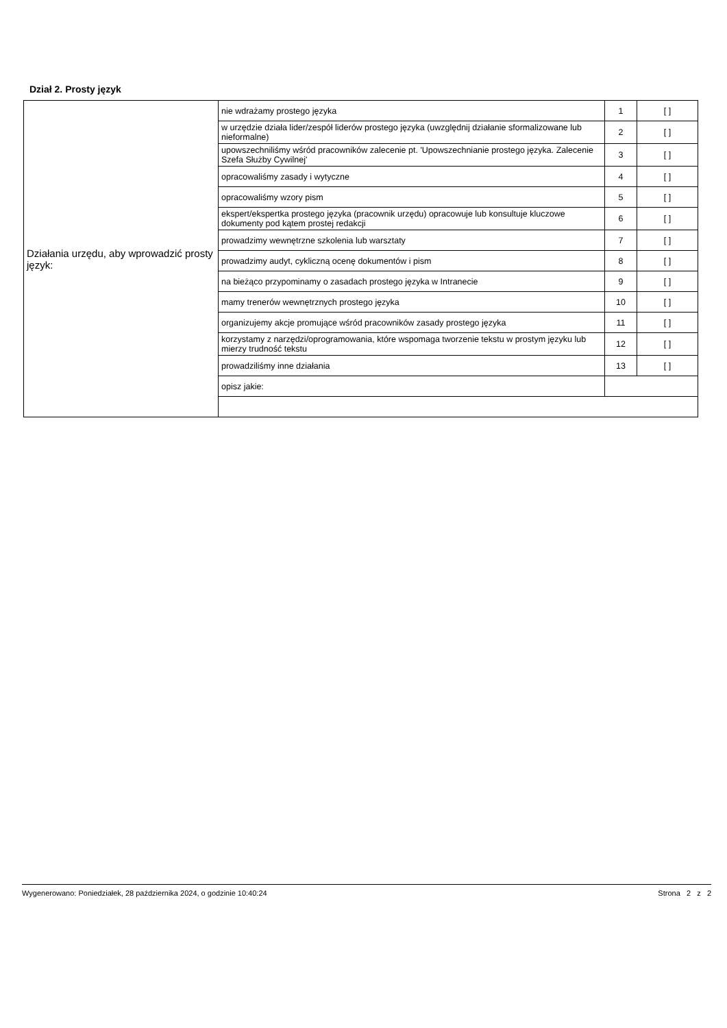Dział 2. Prosty język
| Działania urzędu, aby wprowadzić prosty język: | nie wdrażamy prostego języka | 1 | [ ] |
| | w urzędzie działa lider/zespół liderów prostego języka (uwzględnij działanie sformalizowane lub nieformalne) | 2 | [ ] |
| | upowszechniliśmy wśród pracowników zalecenie pt. 'Upowszechnianie prostego języka. Zalecenie Szefa Służby Cywilnej' | 3 | [ ] |
| | opracowaliśmy zasady i wytyczne | 4 | [ ] |
| | opracowaliśmy wzory pism | 5 | [ ] |
| | ekspert/ekspertka prostego języka (pracownik urzędu) opracowuje lub konsultuje kluczowe dokumenty pod kątem prostej redakcji | 6 | [ ] |
| | prowadzimy wewnętrzne szkolenia lub warsztaty | 7 | [ ] |
| | prowadzimy audyt, cykliczną ocenę dokumentów i pism | 8 | [ ] |
| | na bieżąco przypominamy o zasadach prostego języka w Intranecie | 9 | [ ] |
| | mamy trenerów wewnętrznych prostego języka | 10 | [ ] |
| | organizujemy akcje promujące wśród pracowników zasady prostego języka | 11 | [ ] |
| | korzystamy z narzędzi/oprogramowania, które wspomaga tworzenie tekstu w prostym języku lub mierzy trudność tekstu | 12 | [ ] |
| | prowadziliśmy inne działania | 13 | [ ] |
| | opisz jakie: | | |
Wygenerowano: Poniedziałek, 28 października 2024, o godzinie 10:40:24 Strona 2 z 2